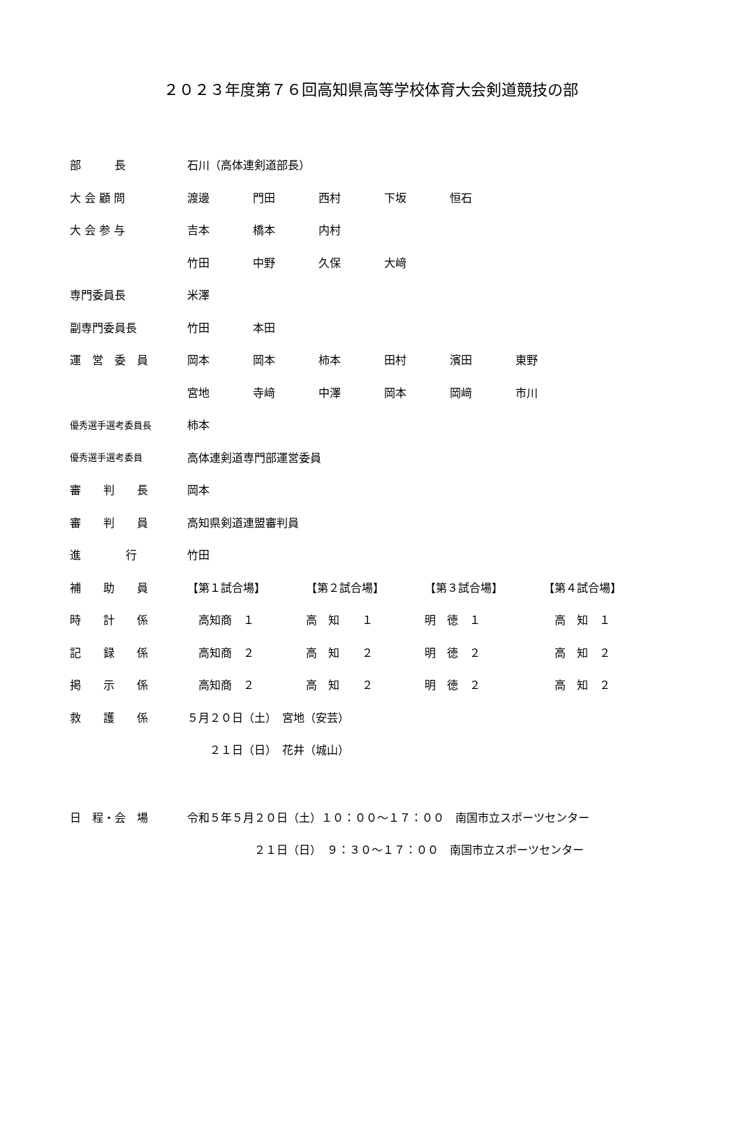２０２３年度第７６回高知県高等学校体育大会剣道競技の部
| 部 長 | 石川（高体連剣道部長） | | | | | |
| 大 会 顧 問 | 渡邊 | 門田 | 西村 | 下坂 | 恒石 | |
| 大 会 参 与 | 吉本 | 橋本 | 内村 | | | |
| | 竹田 | 中野 | 久保 | 大﨑 | | |
| 専門委員長 | 米澤 | | | | | |
| 副専門委員長 | 竹田 | 本田 | | | | |
| 運 営 委 員 | 岡本 | 岡本 | 柿本 | 田村 | 濱田 | 東野 |
| | 宮地 | 寺﨑 | 中澤 | 岡本 | 岡﨑 | 市川 |
| 優秀選手選考委員長 | 柿本 | | | | | |
| 優秀選手選考委員 | 高体連剣道専門部運営委員 | | | | | |
| 審 判 長 | 岡本 | | | | | |
| 審 判 員 | 高知県剣道連盟審判員 | | | | | |
| 進 行 | 竹田 | | | | | |
| 補 助 員 | 【第１試合場】 | 【第２試合場】 | 【第３試合場】 | 【第４試合場】 |
| 時 計 係 | 高知商 １ | 高 知 １ | 明 徳 １ | 高 知 １ |
| 記 録 係 | 高知商 ２ | 高 知 ２ | 明 徳 ２ | 高 知 ２ |
| 掲 示 係 | 高知商 ２ | 高 知 ２ | 明 徳 ２ | 高 知 ２ |
| 救 護 係 | ５月２０日（土） 宮地（安芸） | | | |
| | ２１日（日） 花井（城山） | | | |
| 日 程・会 場 | 令和５年５月２０日（土）１０：００～１７：００ 南国市立スポーツセンター | | | |
| | ２１日（日） ９：３０～１７：００ 南国市立スポーツセンター | | | |